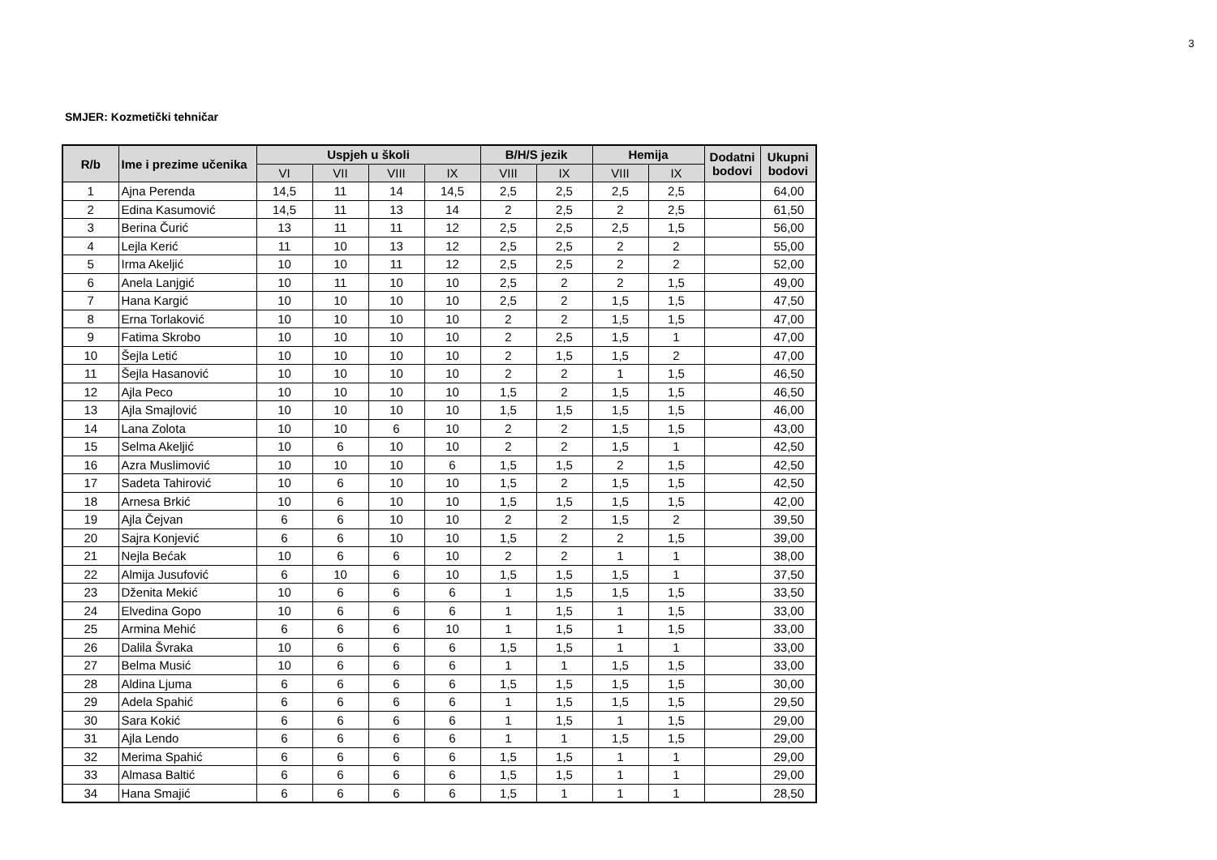3
SMJER: Kozmetički tehničar
| R/b | Ime i prezime učenika | Uspjeh u školi | | | | B/H/S jezik | | Hemija | | Dodatni bodovi | Ukupni bodovi |
| --- | --- | --- | --- | --- | --- | --- | --- | --- | --- | --- | --- |
| | | VI | VII | VIII | IX | VIII | IX | VIII | IX | | |
| 1 | Ajna Perenda | 14,5 | 11 | 14 | 14,5 | 2,5 | 2,5 | 2,5 | 2,5 | | 64,00 |
| 2 | Edina Kasumović | 14,5 | 11 | 13 | 14 | 2 | 2,5 | 2 | 2,5 | | 61,50 |
| 3 | Berina Čurić | 13 | 11 | 11 | 12 | 2,5 | 2,5 | 2,5 | 1,5 | | 56,00 |
| 4 | Lejla Kerić | 11 | 10 | 13 | 12 | 2,5 | 2,5 | 2 | 2 | | 55,00 |
| 5 | Irma Akeljić | 10 | 10 | 11 | 12 | 2,5 | 2,5 | 2 | 2 | | 52,00 |
| 6 | Anela Lanjgić | 10 | 11 | 10 | 10 | 2,5 | 2 | 2 | 1,5 | | 49,00 |
| 7 | Hana Kargić | 10 | 10 | 10 | 10 | 2,5 | 2 | 1,5 | 1,5 | | 47,50 |
| 8 | Erna Torlaković | 10 | 10 | 10 | 10 | 2 | 2 | 1,5 | 1,5 | | 47,00 |
| 9 | Fatima Skrobo | 10 | 10 | 10 | 10 | 2 | 2,5 | 1,5 | 1 | | 47,00 |
| 10 | Šejla Letić | 10 | 10 | 10 | 10 | 2 | 1,5 | 1,5 | 2 | | 47,00 |
| 11 | Šejla Hasanović | 10 | 10 | 10 | 10 | 2 | 2 | 1 | 1,5 | | 46,50 |
| 12 | Ajla Peco | 10 | 10 | 10 | 10 | 1,5 | 2 | 1,5 | 1,5 | | 46,50 |
| 13 | Ajla Smajlović | 10 | 10 | 10 | 10 | 1,5 | 1,5 | 1,5 | 1,5 | | 46,00 |
| 14 | Lana Zolota | 10 | 10 | 6 | 10 | 2 | 2 | 1,5 | 1,5 | | 43,00 |
| 15 | Selma Akeljić | 10 | 6 | 10 | 10 | 2 | 2 | 1,5 | 1 | | 42,50 |
| 16 | Azra Muslimović | 10 | 10 | 10 | 6 | 1,5 | 1,5 | 2 | 1,5 | | 42,50 |
| 17 | Sadeta Tahirović | 10 | 6 | 10 | 10 | 1,5 | 2 | 1,5 | 1,5 | | 42,50 |
| 18 | Arnesa Brkić | 10 | 6 | 10 | 10 | 1,5 | 1,5 | 1,5 | 1,5 | | 42,00 |
| 19 | Ajla Čejvan | 6 | 6 | 10 | 10 | 2 | 2 | 1,5 | 2 | | 39,50 |
| 20 | Sajra Konjević | 6 | 6 | 10 | 10 | 1,5 | 2 | 2 | 1,5 | | 39,00 |
| 21 | Nejla Bećak | 10 | 6 | 6 | 10 | 2 | 2 | 1 | 1 | | 38,00 |
| 22 | Almija Jusufović | 6 | 10 | 6 | 10 | 1,5 | 1,5 | 1,5 | 1 | | 37,50 |
| 23 | Dženita Mekić | 10 | 6 | 6 | 6 | 1 | 1,5 | 1,5 | 1,5 | | 33,50 |
| 24 | Elvedina Gopo | 10 | 6 | 6 | 6 | 1 | 1,5 | 1 | 1,5 | | 33,00 |
| 25 | Armina Mehić | 6 | 6 | 6 | 10 | 1 | 1,5 | 1 | 1,5 | | 33,00 |
| 26 | Dalila Švraka | 10 | 6 | 6 | 6 | 1,5 | 1,5 | 1 | 1 | | 33,00 |
| 27 | Belma Musić | 10 | 6 | 6 | 6 | 1 | 1 | 1,5 | 1,5 | | 33,00 |
| 28 | Aldina Ljuma | 6 | 6 | 6 | 6 | 1,5 | 1,5 | 1,5 | 1,5 | | 30,00 |
| 29 | Adela Spahić | 6 | 6 | 6 | 6 | 1 | 1,5 | 1,5 | 1,5 | | 29,50 |
| 30 | Sara Kokić | 6 | 6 | 6 | 6 | 1 | 1,5 | 1 | 1,5 | | 29,00 |
| 31 | Ajla Lendo | 6 | 6 | 6 | 6 | 1 | 1 | 1,5 | 1,5 | | 29,00 |
| 32 | Merima Spahić | 6 | 6 | 6 | 6 | 1,5 | 1,5 | 1 | 1 | | 29,00 |
| 33 | Almasa Baltić | 6 | 6 | 6 | 6 | 1,5 | 1,5 | 1 | 1 | | 29,00 |
| 34 | Hana Smajić | 6 | 6 | 6 | 6 | 1,5 | 1 | 1 | 1 | | 28,50 |